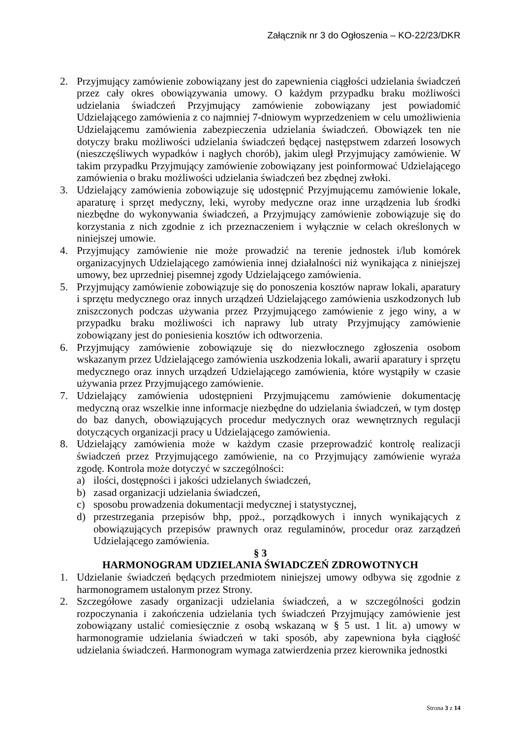Załącznik nr 3 do Ogłoszenia – KO-22/23/DKR
2. Przyjmujący zamówienie zobowiązany jest do zapewnienia ciągłości udzielania świadczeń przez cały okres obowiązywania umowy. O każdym przypadku braku możliwości udzielania świadczeń Przyjmujący zamówienie zobowiązany jest powiadomić Udzielającego zamówienia z co najmniej 7-dniowym wyprzedzeniem w celu umożliwienia Udzielającemu zamówienia zabezpieczenia udzielania świadczeń. Obowiązek ten nie dotyczy braku możliwości udzielania świadczeń będącej następstwem zdarzeń losowych (nieszczęśliwych wypadków i nagłych chorób), jakim uległ Przyjmujący zamówienie. W takim przypadku Przyjmujący zamówienie zobowiązany jest poinformować Udzielającego zamówienia o braku możliwości udzielania świadczeń bez zbędnej zwłoki.
3. Udzielający zamówienia zobowiązuje się udostępnić Przyjmującemu zamówienie lokale, aparaturę i sprzęt medyczny, leki, wyroby medyczne oraz inne urządzenia lub środki niezbędne do wykonywania świadczeń, a Przyjmujący zamówienie zobowiązuje się do korzystania z nich zgodnie z ich przeznaczeniem i wyłącznie w celach określonych w niniejszej umowie.
4. Przyjmujący zamówienie nie może prowadzić na terenie jednostek i/lub komórek organizacyjnych Udzielającego zamówienia innej działalności niż wynikająca z niniejszej umowy, bez uprzedniej pisemnej zgody Udzielającego zamówienia.
5. Przyjmujący zamówienie zobowiązuje się do ponoszenia kosztów napraw lokali, aparatury i sprzętu medycznego oraz innych urządzeń Udzielającego zamówienia uszkodzonych lub zniszczonych podczas używania przez Przyjmującego zamówienie z jego winy, a w przypadku braku możliwości ich naprawy lub utraty Przyjmujący zamówienie zobowiązany jest do poniesienia kosztów ich odtworzenia.
6. Przyjmujący zamówienie zobowiązuje się do niezwłocznego zgłoszenia osobom wskazanym przez Udzielającego zamówienia uszkodzenia lokali, awarii aparatury i sprzętu medycznego oraz innych urządzeń Udzielającego zamówienia, które wystąpiły w czasie używania przez Przyjmującego zamówienie.
7. Udzielający zamówienia udostępnieni Przyjmującemu zamówienie dokumentację medyczną oraz wszelkie inne informacje niezbędne do udzielania świadczeń, w tym dostęp do baz danych, obowiązujących procedur medycznych oraz wewnętrznych regulacji dotyczących organizacji pracy u Udzielającego zamówienia.
8. Udzielający zamówienia może w każdym czasie przeprowadzić kontrolę realizacji świadczeń przez Przyjmującego zamówienie, na co Przyjmujący zamówienie wyraża zgodę. Kontrola może dotyczyć w szczególności:
a) ilości, dostępności i jakości udzielanych świadczeń,
b) zasad organizacji udzielania świadczeń,
c) sposobu prowadzenia dokumentacji medycznej i statystycznej,
d) przestrzegania przepisów bhp, ppoż., porządkowych i innych wynikających z obowiązujących przepisów prawnych oraz regulaminów, procedur oraz zarządzeń Udzielającego zamówienia.
§ 3
HARMONOGRAM UDZIELANIA ŚWIADCZEŃ ZDROWOTNYCH
1. Udzielanie świadczeń będących przedmiotem niniejszej umowy odbywa się zgodnie z harmonogramem ustalonym przez Strony.
2. Szczegółowe zasady organizacji udzielania świadczeń, a w szczególności godzin rozpoczynania i zakończenia udzielania tych świadczeń Przyjmujący zamówienie jest zobowiązany ustalić comiesięcznie z osobą wskazaną w § 5 ust. 1 lit. a) umowy w harmonogramie udzielania świadczeń w taki sposób, aby zapewniona była ciągłość udzielania świadczeń. Harmonogram wymaga zatwierdzenia przez kierownika jednostki
Strona 3 z 14